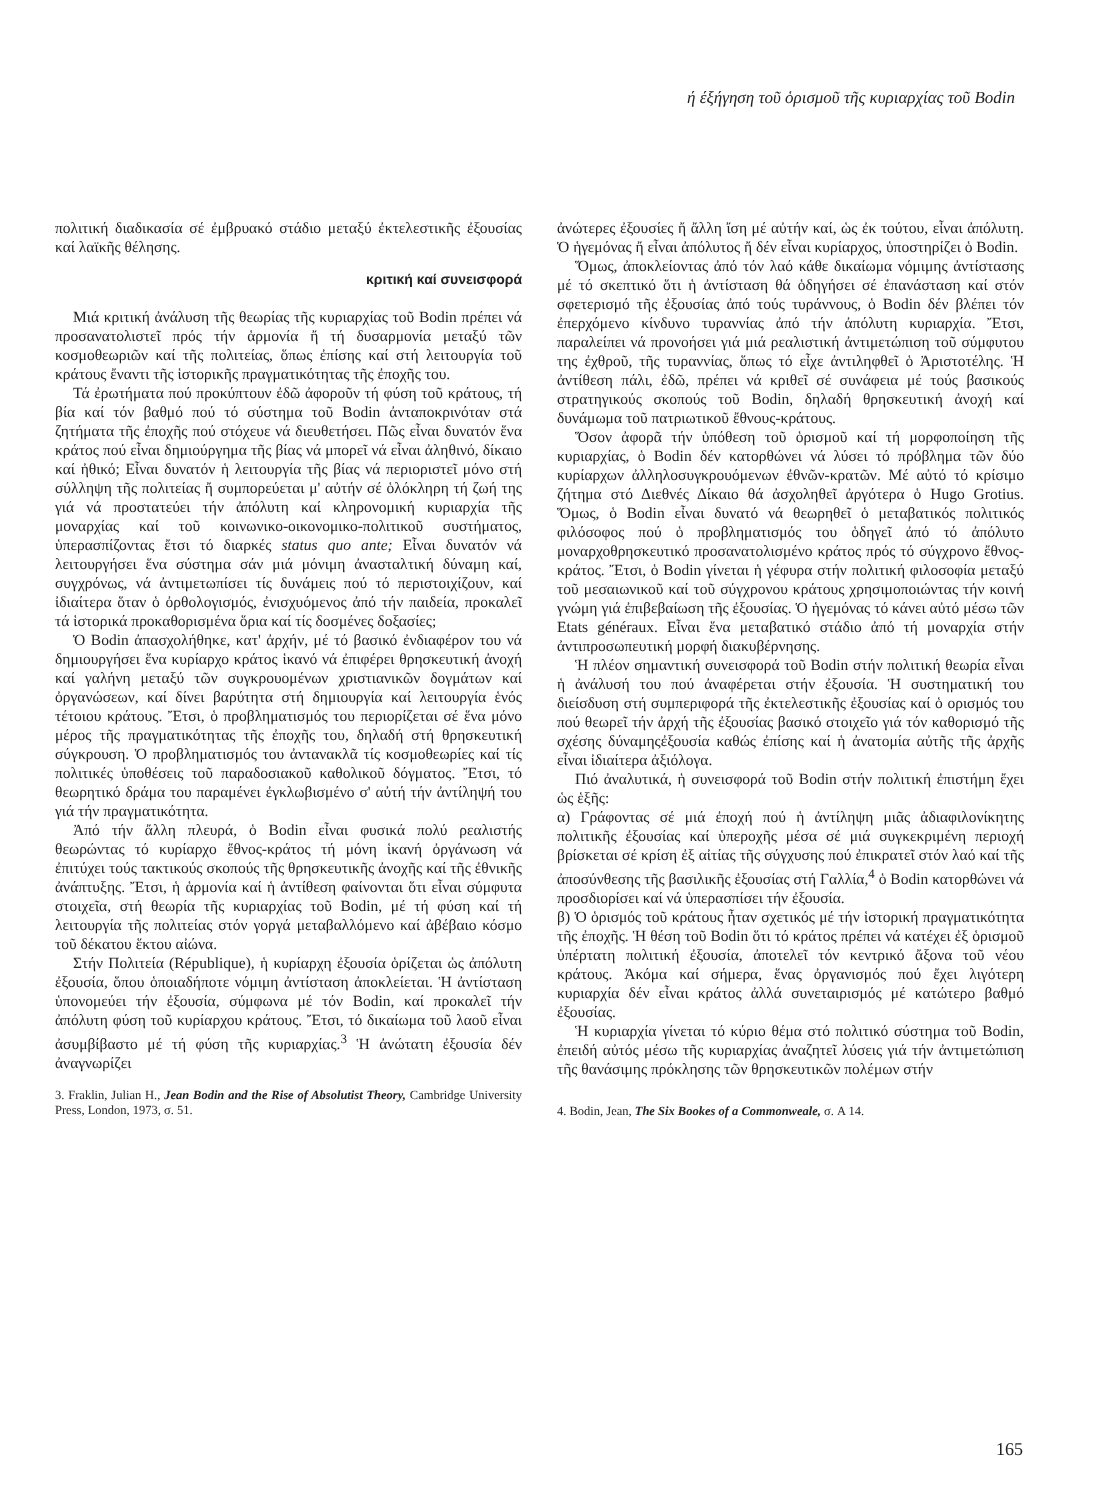ή έξήγηση τοῦ ὁρισμοῦ τῆς κυριαρχίας τοῦ Bodin
πολιτική διαδικασία σέ ἐμβρυακό στάδιο μεταξύ ἐκτελεστικῆς ἐξουσίας καί λαϊκῆς θέλησης.
κριτική καί συνεισφορά
Μιά κριτική ἀνάλυση τῆς θεωρίας τῆς κυριαρχίας τοῦ Bodin πρέπει νά προσανατολιστεῖ πρός τήν ἁρμονία ἤ τή δυσαρμονία μεταξύ τῶν κοσμοθεωριῶν καί τῆς πολιτείας, ὅπως ἐπίσης καί στή λειτουργία τοῦ κράτους ἔναντι τῆς ἱστορικῆς πραγματικότητας τῆς ἐποχῆς του.
Τά ἐρωτήματα πού προκύπτουν ἐδῶ ἀφοροῦν τή φύση τοῦ κράτους, τή βία καί τόν βαθμό πού τό σύστημα τοῦ Bodin ἀνταποκρινόταν στά ζητήματα τῆς ἐποχῆς πού στόχευε νά διευθετήσει. Πῶς εἶναι δυνατόν ἕνα κράτος πού εἶναι δημιούργημα τῆς βίας νά μπορεῖ νά εἶναι ἀληθινό, δίκαιο καί ἠθικό; Εἶναι δυνατόν ἡ λειτουργία τῆς βίας νά περιοριστεῖ μόνο στή σύλληψη τῆς πολιτείας ἤ συμπορεύεται μ' αὐτήν σέ ὁλόκληρη τή ζωή της γιά νά προστατεύει τήν ἀπόλυτη καί κληρονομική κυριαρχία τῆς μοναρχίας καί τοῦ κοινωνικο-οικονομικο-πολιτικοῦ συστήματος, ὑπερασπίζοντας ἔτσι τό διαρκές status quo ante; Εἶναι δυνατόν νά λειτουργήσει ἕνα σύστημα σάν μιά μόνιμη ἀνασταλτική δύναμη καί, συγχρόνως, νά ἀντιμετωπίσει τίς δυνάμεις πού τό περιστοιχίζουν, καί ἰδιαίτερα ὅταν ὁ ὀρθολογισμός, ἐνισχυόμενος ἀπό τήν παιδεία, προκαλεῖ τά ἱστορικά προκαθορισμένα ὅρια καί τίς δοσμένες δοξασίες;
Ὁ Bodin ἀπασχολήθηκε, κατ' ἀρχήν, μέ τό βασικό ἐνδιαφέρον του νά δημιουργήσει ἕνα κυρίαρχο κράτος ἱκανό νά ἐπιφέρει θρησκευτική ἀνοχή καί γαλήνη μεταξύ τῶν συγκρουομένων χριστιανικῶν δογμάτων καί ὀργανώσεων, καί δίνει βαρύτητα στή δημιουργία καί λειτουργία ἑνός τέτοιου κράτους. Ἔτσι, ὁ προβληματισμός του περιορίζεται σέ ἕνα μόνο μέρος τῆς πραγματικότητας τῆς ἐποχῆς του, δηλαδή στή θρησκευτική σύγκρουση. Ὁ προβληματισμός του ἀντανακλᾶ τίς κοσμοθεωρίες καί τίς πολιτικές ὑποθέσεις τοῦ παραδοσιακοῦ καθολικοῦ δόγματος. Ἔτσι, τό θεωρητικό δράμα του παραμένει ἐγκλωβισμένο σ' αὐτή τήν ἀντίληψή του γιά τήν πραγματικότητα.
Ἀπό τήν ἄλλη πλευρά, ὁ Bodin εἶναι φυσικά πολύ ρεαλιστής θεωρώντας τό κυρίαρχο ἔθνος-κράτος τή μόνη ἱκανή ὀργάνωση νά ἐπιτύχει τούς τακτικούς σκοπούς τῆς θρησκευτικῆς ἀνοχῆς καί τῆς ἐθνικῆς ἀνάπτυξης. Ἔτσι, ἡ ἁρμονία καί ἡ ἀντίθεση φαίνονται ὅτι εἶναι σύμφυτα στοιχεῖα, στή θεωρία τῆς κυριαρχίας τοῦ Bodin, μέ τή φύση καί τή λειτουργία τῆς πολιτείας στόν γοργά μεταβαλλόμενο καί ἀβέβαιο κόσμο τοῦ δέκατου ἕκτου αἰώνα.
Στήν Πολιτεία (République), ἡ κυρίαρχη ἐξουσία ὁρίζεται ὡς ἀπόλυτη ἐξουσία, ὅπου ὁποιαδήποτε νόμιμη ἀντίσταση ἀποκλείεται. Ἡ ἀντίσταση ὑπονομεύει τήν ἐξουσία, σύμφωνα μέ τόν Bodin, καί προκαλεῖ τήν ἀπόλυτη φύση τοῦ κυρίαρχου κράτους. Ἔτσι, τό δικαίωμα τοῦ λαοῦ εἶναι ἀσυμβίβαστο μέ τή φύση τῆς κυριαρχίας.<sup>3</sup> Ἡ ἀνώτατη ἐξουσία δέν ἀναγνωρίζει
3. Fraklin, Julian H., Jean Bodin and the Rise of Absolutist Theory, Cambridge University Press, London, 1973, σ. 51.
ἀνώτερες ἐξουσίες ἤ ἄλλη ἴση μέ αὐτήν καί, ὡς ἐκ τούτου, εἶναι ἀπόλυτη. Ὁ ἡγεμόνας ἤ εἶναι ἀπόλυτος ἤ δέν εἶναι κυρίαρχος, ὑποστηρίζει ὁ Bodin.
Ὅμως, ἀποκλείοντας ἀπό τόν λαό κάθε δικαίωμα νόμιμης ἀντίστασης μέ τό σκεπτικό ὅτι ἡ ἀντίσταση θά ὁδηγήσει σέ ἐπανάσταση καί στόν σφετερισμό τῆς ἐξουσίας ἀπό τούς τυράννους, ὁ Bodin δέν βλέπει τόν ἐπερχόμενο κίνδυνο τυραννίας ἀπό τήν ἀπόλυτη κυριαρχία. Ἔτσι, παραλείπει νά προνοήσει γιά μιά ρεαλιστική ἀντιμετώπιση τοῦ σύμφυτου της ἐχθροῦ, τῆς τυραννίας, ὅπως τό εἶχε ἀντιληφθεῖ ὁ Ἀριστοτέλης. Ἡ ἀντίθεση πάλι, ἐδῶ, πρέπει νά κριθεῖ σέ συνάφεια μέ τούς βασικούς στρατηγικούς σκοπούς τοῦ Bodin, δηλαδή θρησκευτική ἀνοχή καί δυνάμωμα τοῦ πατριωτικοῦ ἔθνους-κράτους.
Ὅσον ἀφορᾶ τήν ὑπόθεση τοῦ ὁρισμοῦ καί τή μορφοποίηση τῆς κυριαρχίας, ὁ Bodin δέν κατορθώνει νά λύσει τό πρόβλημα τῶν δύο κυρίαρχων ἀλληλοσυγκρουόμενων ἐθνῶν-κρατῶν. Μέ αὐτό τό κρίσιμο ζήτημα στό Διεθνές Δίκαιο θά ἀσχοληθεῖ ἀργότερα ὁ Hugo Grotius. Ὅμως, ὁ Bodin εἶναι δυνατό νά θεωρηθεῖ ὁ μεταβατικός πολιτικός φιλόσοφος πού ὁ προβληματισμός του ὁδηγεῖ ἀπό τό ἀπόλυτο μοναρχοθρησκευτικό προσανατολισμένο κράτος πρός τό σύγχρονο ἔθνος-κράτος. Ἔτσι, ὁ Bodin γίνεται ἡ γέφυρα στήν πολιτική φιλοσοφία μεταξύ τοῦ μεσαιωνικοῦ καί τοῦ σύγχρονου κράτους χρησιμοποιώντας τήν κοινή γνώμη γιά ἐπιβεβαίωση τῆς ἐξουσίας. Ὁ ἡγεμόνας τό κάνει αὐτό μέσω τῶν Etats généraux. Εἶναι ἕνα μεταβατικό στάδιο ἀπό τή μοναρχία στήν ἀντιπροσωπευτική μορφή διακυβέρνησης.
Ἡ πλέον σημαντική συνεισφορά τοῦ Bodin στήν πολιτική θεωρία εἶναι ἡ ἀνάλυσή του πού ἀναφέρεται στήν ἐξουσία. Ἡ συστηματική του διείσδυση στή συμπεριφορά τῆς ἐκτελεστικῆς ἐξουσίας καί ὁ ορισμός του πού θεωρεῖ τήν ἀρχή τῆς ἐξουσίας βασικό στοιχεῖο γιά τόν καθορισμό τῆς σχέσης δύναμηςἐξουσία καθώς ἐπίσης καί ἡ ἀνατομία αὐτῆς τῆς ἀρχῆς εἶναι ἰδιαίτερα ἀξιόλογα.
Πιό ἀναλυτικά, ἡ συνεισφορά τοῦ Bodin στήν πολιτική ἐπιστήμη ἔχει ὡς ἑξῆς:
α) Γράφοντας σέ μιά ἐποχή πού ἡ ἀντίληψη μιᾶς ἀδιαφιλονίκητης πολιτικῆς ἐξουσίας καί ὑπεροχῆς μέσα σέ μιά συγκεκριμένη περιοχή βρίσκεται σέ κρίση ἐξ αἰτίας τῆς σύγχυσης πού ἐπικρατεῖ στόν λαό καί τῆς ἀποσύνθεσης τῆς βασιλικῆς ἐξουσίας στή Γαλλία,<sup>4</sup> ὁ Bodin κατορθώνει νά προσδιορίσει καί νά ὑπερασπίσει τήν ἐξουσία.
β) Ὁ ὁρισμός τοῦ κράτους ἦταν σχετικός μέ τήν ἱστορική πραγματικότητα τῆς ἐποχῆς. Ἡ θέση τοῦ Bodin ὅτι τό κράτος πρέπει νά κατέχει ἐξ ὁρισμοῦ ὑπέρτατη πολιτική ἐξουσία, ἀποτελεῖ τόν κεντρικό ἄξονα τοῦ νέου κράτους. Ἀκόμα καί σήμερα, ἕνας ὀργανισμός πού ἔχει λιγότερη κυριαρχία δέν εἶναι κράτος ἀλλά συνεταιρισμός μέ κατώτερο βαθμό ἐξουσίας.
Ἡ κυριαρχία γίνεται τό κύριο θέμα στό πολιτικό σύστημα τοῦ Bodin, ἐπειδή αὐτός μέσω τῆς κυριαρχίας ἀναζητεῖ λύσεις γιά τήν ἀντιμετώπιση τῆς θανάσιμης πρόκλησης τῶν θρησκευτικῶν πολέμων στήν
4. Bodin, Jean, The Six Bookes of a Commonweale, σ. A 14.
165